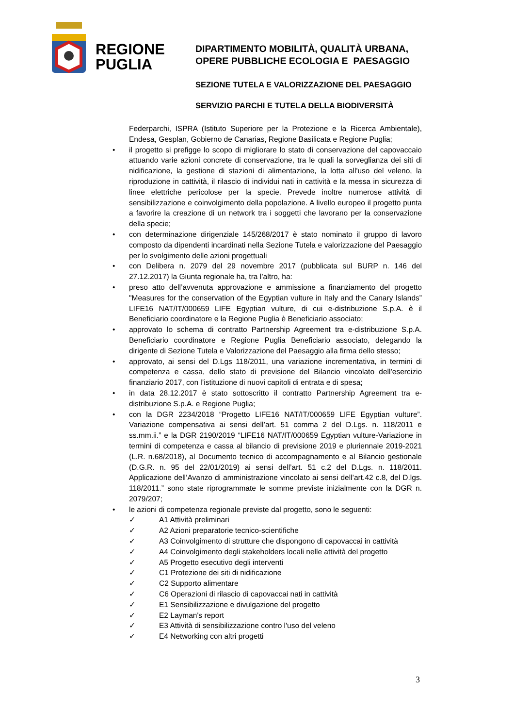REGIONE
PUGLIA
DIPARTIMENTO MOBILITÀ, QUALITÀ URBANA,
OPERE PUBBLICHE ECOLOGIA E PAESAGGIO
SEZIONE TUTELA E VALORIZZAZIONE DEL PAESAGGIO
SERVIZIO PARCHI E TUTELA DELLA BIODIVERSITÀ
Federparchi, ISPRA (Istituto Superiore per la Protezione e la Ricerca Ambientale), Endesa, Gesplan, Gobierno de Canarias, Regione Basilicata e Regione Puglia;
• il progetto si prefigge lo scopo di migliorare lo stato di conservazione del capovaccaio attuando varie azioni concrete di conservazione, tra le quali la sorveglianza dei siti di nidificazione, la gestione di stazioni di alimentazione, la lotta all'uso del veleno, la riproduzione in cattività, il rilascio di individui nati in cattività e la messa in sicurezza di linee elettriche pericolose per la specie. Prevede inoltre numerose attività di sensibilizzazione e coinvolgimento della popolazione. A livello europeo il progetto punta a favorire la creazione di un network tra i soggetti che lavorano per la conservazione della specie;
• con determinazione dirigenziale 145/268/2017 è stato nominato il gruppo di lavoro composto da dipendenti incardinati nella Sezione Tutela e valorizzazione del Paesaggio per lo svolgimento delle azioni progettuali
• con Delibera n. 2079 del 29 novembre 2017 (pubblicata sul BURP n. 146 del 27.12.2017) la Giunta regionale ha, tra l’altro, ha:
• preso atto dell’avvenuta approvazione e ammissione a finanziamento del progetto "Measures for the conservation of the Egyptian vulture in Italy and the Canary Islands” LIFE16 NAT/IT/000659 LIFE Egyptian vulture, di cui e-distribuzione S.p.A. è il Beneficiario coordinatore e la Regione Puglia è Beneficiario associato;
• approvato lo schema di contratto Partnership Agreement tra e-distribuzione S.p.A. Beneficiario coordinatore e Regione Puglia Beneficiario associato, delegando la dirigente di Sezione Tutela e Valorizzazione del Paesaggio alla firma dello stesso;
• approvato, ai sensi del D.Lgs 118/2011, una variazione incrementativa, in termini di competenza e cassa, dello stato di previsione del Bilancio vincolato dell’esercizio finanziario 2017, con l’istituzione di nuovi capitoli di entrata e di spesa;
• in data 28.12.2017 è stato sottoscritto il contratto Partnership Agreement tra e-distribuzione S.p.A. e Regione Puglia;
• con la DGR 2234/2018 “Progetto LIFE16 NAT/IT/000659 LIFE Egyptian vulture”. Variazione compensativa ai sensi dell’art. 51 comma 2 del D.Lgs. n. 118/2011 e ss.mm.ii.” e la DGR 2190/2019 “LIFE16 NAT/IT/000659 Egyptian vulture-Variazione in termini di competenza e cassa al bilancio di previsione 2019 e pluriennale 2019-2021 (L.R. n.68/2018), al Documento tecnico di accompagnamento e al Bilancio gestionale (D.G.R. n. 95 del 22/01/2019) ai sensi dell’art. 51 c.2 del D.Lgs. n. 118/2011. Applicazione dell’Avanzo di amministrazione vincolato ai sensi dell’art.42 c.8, del D.lgs. 118/2011.” sono state riprogrammate le somme previste inizialmente con la DGR n. 2079/207;
• le azioni di competenza regionale previste dal progetto, sono le seguenti:
✓ A1 Attività preliminari
✓ A2 Azioni preparatorie tecnico-scientifiche
✓ A3 Coinvolgimento di strutture che dispongono di capovaccai in cattività
✓ A4 Coinvolgimento degli stakeholders locali nelle attività del progetto
✓ A5 Progetto esecutivo degli interventi
✓ C1 Protezione dei siti di nidificazione
✓ C2 Supporto alimentare
✓ C6 Operazioni di rilascio di capovaccai nati in cattività
✓ E1 Sensibilizzazione e divulgazione del progetto
✓ E2 Layman's report
✓ E3 Attività di sensibilizzazione contro l'uso del veleno
✓ E4 Networking con altri progetti
3